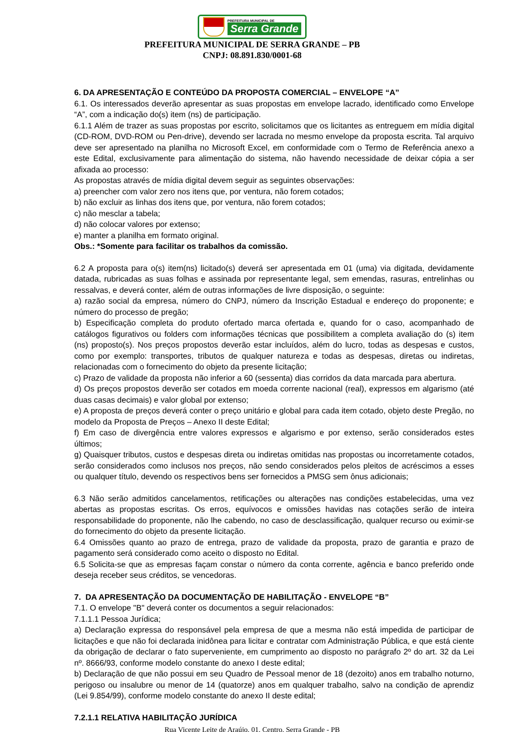PREFEITURA MUNICIPAL DE
Serra Grande
PREFEITURA MUNICIPAL DE SERRA GRANDE – PB
CNPJ: 08.891.830/0001-68
6. DA APRESENTAÇÃO E CONTEÚDO DA PROPOSTA COMERCIAL – ENVELOPE “A”
6.1. Os interessados deverão apresentar as suas propostas em envelope lacrado, identificado como Envelope “A”, com a indicação do(s) item (ns) de participação.
6.1.1 Além de trazer as suas propostas por escrito, solicitamos que os licitantes as entreguem em mídia digital (CD-ROM, DVD-ROM ou Pen-drive), devendo ser lacrada no mesmo envelope da proposta escrita. Tal arquivo deve ser apresentado na planilha no Microsoft Excel, em conformidade com o Termo de Referência anexo a este Edital, exclusivamente para alimentação do sistema, não havendo necessidade de deixar cópia a ser afixada ao processo:
As propostas através de mídia digital devem seguir as seguintes observações:
a) preencher com valor zero nos itens que, por ventura, não forem cotados;
b) não excluir as linhas dos itens que, por ventura, não forem cotados;
c) não mesclar a tabela;
d) não colocar valores por extenso;
e) manter a planilha em formato original.
Obs.: *Somente para facilitar os trabalhos da comissão.
6.2 A proposta para o(s) item(ns) licitado(s) deverá ser apresentada em 01 (uma) via digitada, devidamente datada, rubricadas as suas folhas e assinada por representante legal, sem emendas, rasuras, entrelinhas ou ressalvas, e deverá conter, além de outras informações de livre disposição, o seguinte:
a) razão social da empresa, número do CNPJ, número da Inscrição Estadual e endereço do proponente; e número do processo de pregão;
b) Especificação completa do produto ofertado marca ofertada e, quando for o caso, acompanhado de catálogos figurativos ou folders com informações técnicas que possibilitem a completa avaliação do (s) item (ns) proposto(s). Nos preços propostos deverão estar incluídos, além do lucro, todas as despesas e custos, como por exemplo: transportes, tributos de qualquer natureza e todas as despesas, diretas ou indiretas, relacionadas com o fornecimento do objeto da presente licitação;
c) Prazo de validade da proposta não inferior a 60 (sessenta) dias corridos da data marcada para abertura.
d) Os preços propostos deverão ser cotados em moeda corrente nacional (real), expressos em algarismo (até duas casas decimais) e valor global por extenso;
e) A proposta de preços deverá conter o preço unitário e global para cada item cotado, objeto deste Pregão, no modelo da Proposta de Preços – Anexo II deste Edital;
f) Em caso de divergência entre valores expressos e algarismo e por extenso, serão considerados estes últimos;
g) Quaisquer tributos, custos e despesas direta ou indiretas omitidas nas propostas ou incorretamente cotados, serão considerados como inclusos nos preços, não sendo considerados pelos pleitos de acréscimos a esses ou qualquer título, devendo os respectivos bens ser fornecidos a PMSG sem ônus adicionais;
6.3 Não serão admitidos cancelamentos, retificações ou alterações nas condições estabelecidas, uma vez abertas as propostas escritas. Os erros, equívocos e omissões havidas nas cotações serão de inteira responsabilidade do proponente, não lhe cabendo, no caso de desclassificação, qualquer recurso ou eximir-se do fornecimento do objeto da presente licitação.
6.4 Omissões quanto ao prazo de entrega, prazo de validade da proposta, prazo de garantia e prazo de pagamento será considerado como aceito o disposto no Edital.
6.5 Solicita-se que as empresas façam constar o número da conta corrente, agência e banco preferido onde deseja receber seus créditos, se vencedoras.
7. DA APRESENTAÇÃO DA DOCUMENTAÇÃO DE HABILITAÇÃO - ENVELOPE “B”
7.1. O envelope "B" deverá conter os documentos a seguir relacionados:
7.1.1.1 Pessoa Jurídica;
a) Declaração expressa do responsável pela empresa de que a mesma não está impedida de participar de licitações e que não foi declarada inidônea para licitar e contratar com Administração Pública, e que está ciente da obrigação de declarar o fato superveniente, em cumprimento ao disposto no parágrafo 2º do art. 32 da Lei nº. 8666/93, conforme modelo constante do anexo I deste edital;
b) Declaração de que não possui em seu Quadro de Pessoal menor de 18 (dezoito) anos em trabalho noturno, perigoso ou insalubre ou menor de 14 (quatorze) anos em qualquer trabalho, salvo na condição de aprendiz (Lei 9.854/99), conforme modelo constante do anexo II deste edital;
7.2.1.1 RELATIVA HABILITAÇÃO JURÍDICA
Rua Vicente Leite de Araújo, 01, Centro, Serra Grande - PB